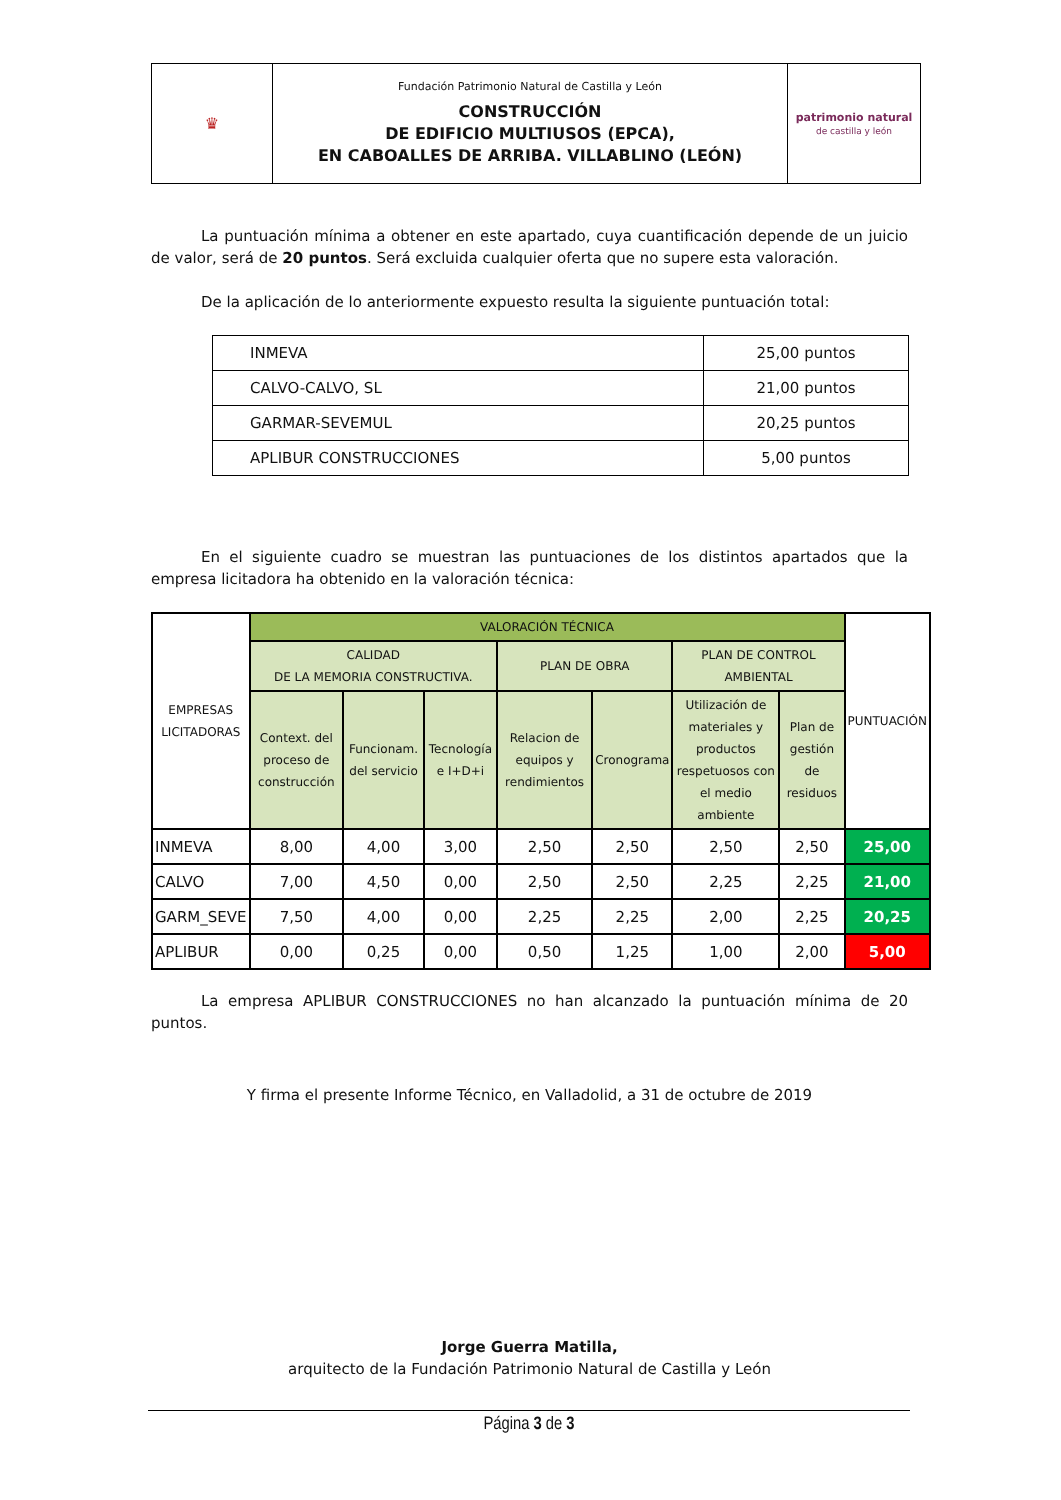| ♛ | Fundación Patrimonio Natural de Castilla y León CONSTRUCCIÓN DE EDIFICIO MULTIUSOS (EPCA), EN CABOALLES DE ARRIBA. VILLABLINO (LEÓN) | patrimonio natural de castilla y león |
La puntuación mínima a obtener en este apartado, cuya cuantificación depende de un juicio de valor, será de 20 puntos. Será excluida cualquier oferta que no supere esta valoración.
De la aplicación de lo anteriormente expuesto resulta la siguiente puntuación total:
| INMEVA | 25,00 puntos |
| CALVO-CALVO, SL | 21,00 puntos |
| GARMAR-SEVEMUL | 20,25 puntos |
| APLIBUR CONSTRUCCIONES | 5,00 puntos |
En el siguiente cuadro se muestran las puntuaciones de los distintos apartados que la empresa licitadora ha obtenido en la valoración técnica:
| EMPRESAS LICITADORAS | VALORACIÓN TÉCNICA | | | | | | | PUNTUACIÓN |
| --- | --- | --- | --- | --- | --- | --- | --- | --- |
| | CALIDAD DE LA MEMORIA CONSTRUCTIVA. | | | PLAN DE OBRA | | PLAN DE CONTROL AMBIENTAL | | |
| | Context. del proceso de construcción | Funcionam. del servicio | Tecnología e I+D+i | Relacion de equipos y rendimientos | Cronograma | Utilización de materiales y productos respetuosos con el medio ambiente | Plan de gestión de residuos | |
| INMEVA | 8,00 | 4,00 | 3,00 | 2,50 | 2,50 | 2,50 | 2,50 | 25,00 |
| CALVO | 7,00 | 4,50 | 0,00 | 2,50 | 2,50 | 2,25 | 2,25 | 21,00 |
| GARM_SEVE | 7,50 | 4,00 | 0,00 | 2,25 | 2,25 | 2,00 | 2,25 | 20,25 |
| APLIBUR | 0,00 | 0,25 | 0,00 | 0,50 | 1,25 | 1,00 | 2,00 | 5,00 |
La empresa APLIBUR CONSTRUCCIONES no han alcanzado la puntuación mínima de 20 puntos.
Y firma el presente Informe Técnico, en Valladolid, a 31 de octubre de 2019
Jorge Guerra Matilla,
arquitecto de la Fundación Patrimonio Natural de Castilla y León
Página 3 de 3